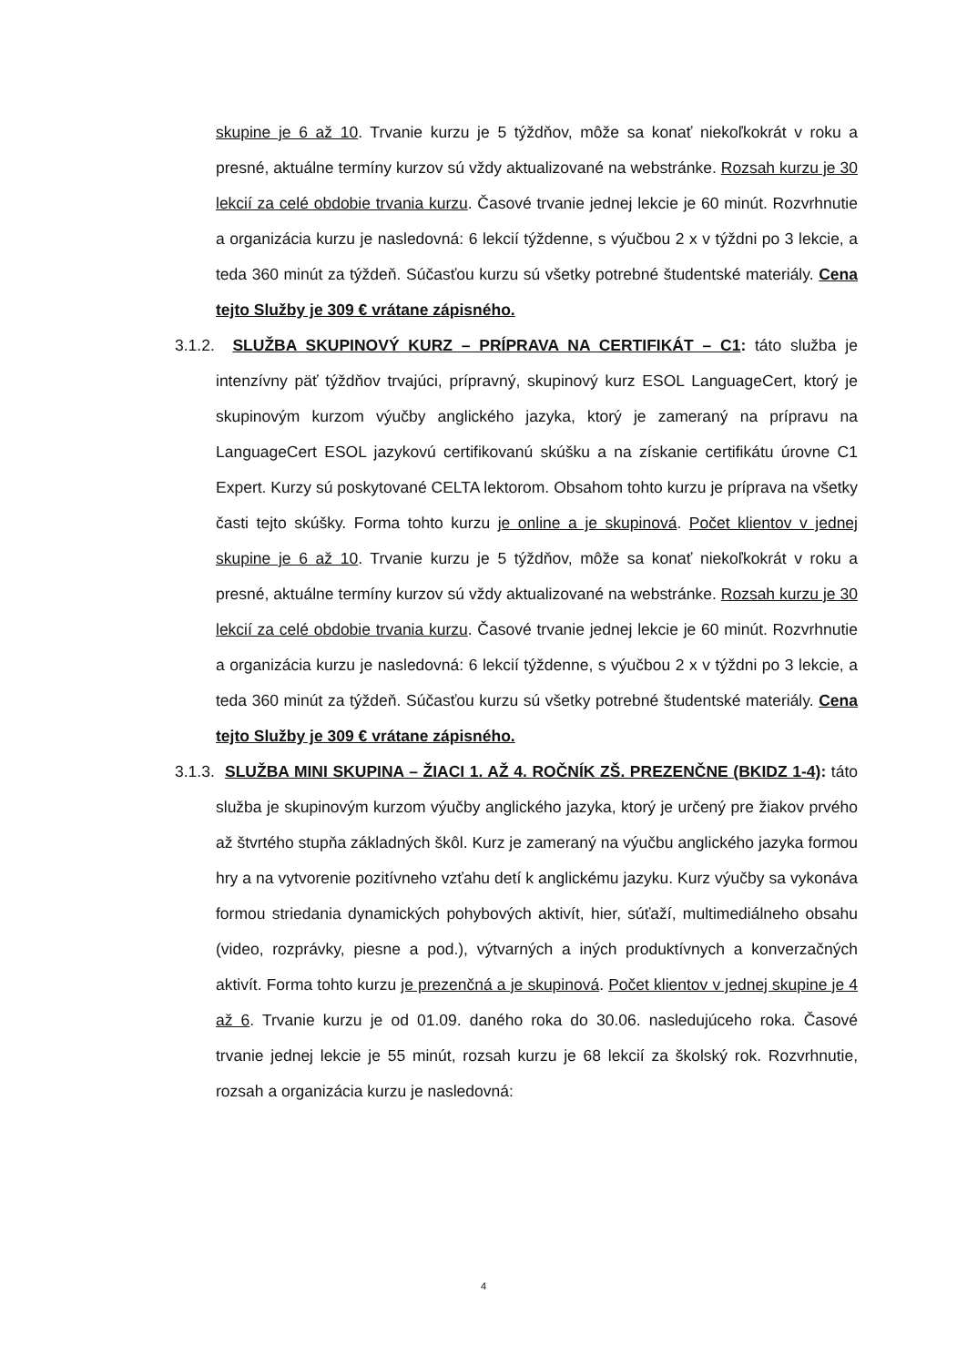skupine je 6 až 10. Trvanie kurzu je 5 týždňov, môže sa konať niekoľkokrát v roku a presné, aktuálne termíny kurzov sú vždy aktualizované na webstránke. Rozsah kurzu je 30 lekcií za celé obdobie trvania kurzu. Časové trvanie jednej lekcie je 60 minút. Rozvrhnutie a organizácia kurzu je nasledovná: 6 lekcií týždenne, s výučbou 2 x v týždni po 3 lekcie, a teda 360 minút za týždeň. Súčasťou kurzu sú všetky potrebné študentské materiály. Cena tejto Služby je 309 € vrátane zápisného.
3.1.2. SLUŽBA SKUPINOVÝ KURZ – PRÍPRAVA NA CERTIFIKÁT – C1: táto služba je intenzívny päť týždňov trvajúci, prípravný, skupinový kurz ESOL LanguageCert, ktorý je skupinovým kurzom výučby anglického jazyka, ktorý je zameraný na prípravu na LanguageCert ESOL jazykovú certifikovanú skúšku a na získanie certifikátu úrovne C1 Expert. Kurzy sú poskytované CELTA lektorom. Obsahom tohto kurzu je príprava na všetky časti tejto skúšky. Forma tohto kurzu je online a je skupinová. Počet klientov v jednej skupine je 6 až 10. Trvanie kurzu je 5 týždňov, môže sa konať niekoľkokrát v roku a presné, aktuálne termíny kurzov sú vždy aktualizované na webstránke. Rozsah kurzu je 30 lekcií za celé obdobie trvania kurzu. Časové trvanie jednej lekcie je 60 minút. Rozvrhnutie a organizácia kurzu je nasledovná: 6 lekcií týždenne, s výučbou 2 x v týždni po 3 lekcie, a teda 360 minút za týždeň. Súčasťou kurzu sú všetky potrebné študentské materiály. Cena tejto Služby je 309 € vrátane zápisného.
3.1.3. SLUŽBA MINI SKUPINA – ŽIACI 1. AŽ 4. ROČNÍK ZŠ. PREZENČNE (BKIDZ 1-4): táto služba je skupinovým kurzom výučby anglického jazyka, ktorý je určený pre žiakov prvého až štvrtého stupňa základných škôl. Kurz je zameraný na výučbu anglického jazyka formou hry a na vytvorenie pozitívneho vzťahu detí k anglickému jazyku. Kurz výučby sa vykonáva formou striedania dynamických pohybových aktivít, hier, súťaží, multimediálneho obsahu (video, rozprávky, piesne a pod.), výtvarných a iných produktívnych a konverzačných aktivít. Forma tohto kurzu je prezenčná a je skupinová. Počet klientov v jednej skupine je 4 až 6. Trvanie kurzu je od 01.09. daného roka do 30.06. nasledujúceho roka. Časové trvanie jednej lekcie je 55 minút, rozsah kurzu je 68 lekcií za školský rok. Rozvrhnutie, rozsah a organizácia kurzu je nasledovná:
4